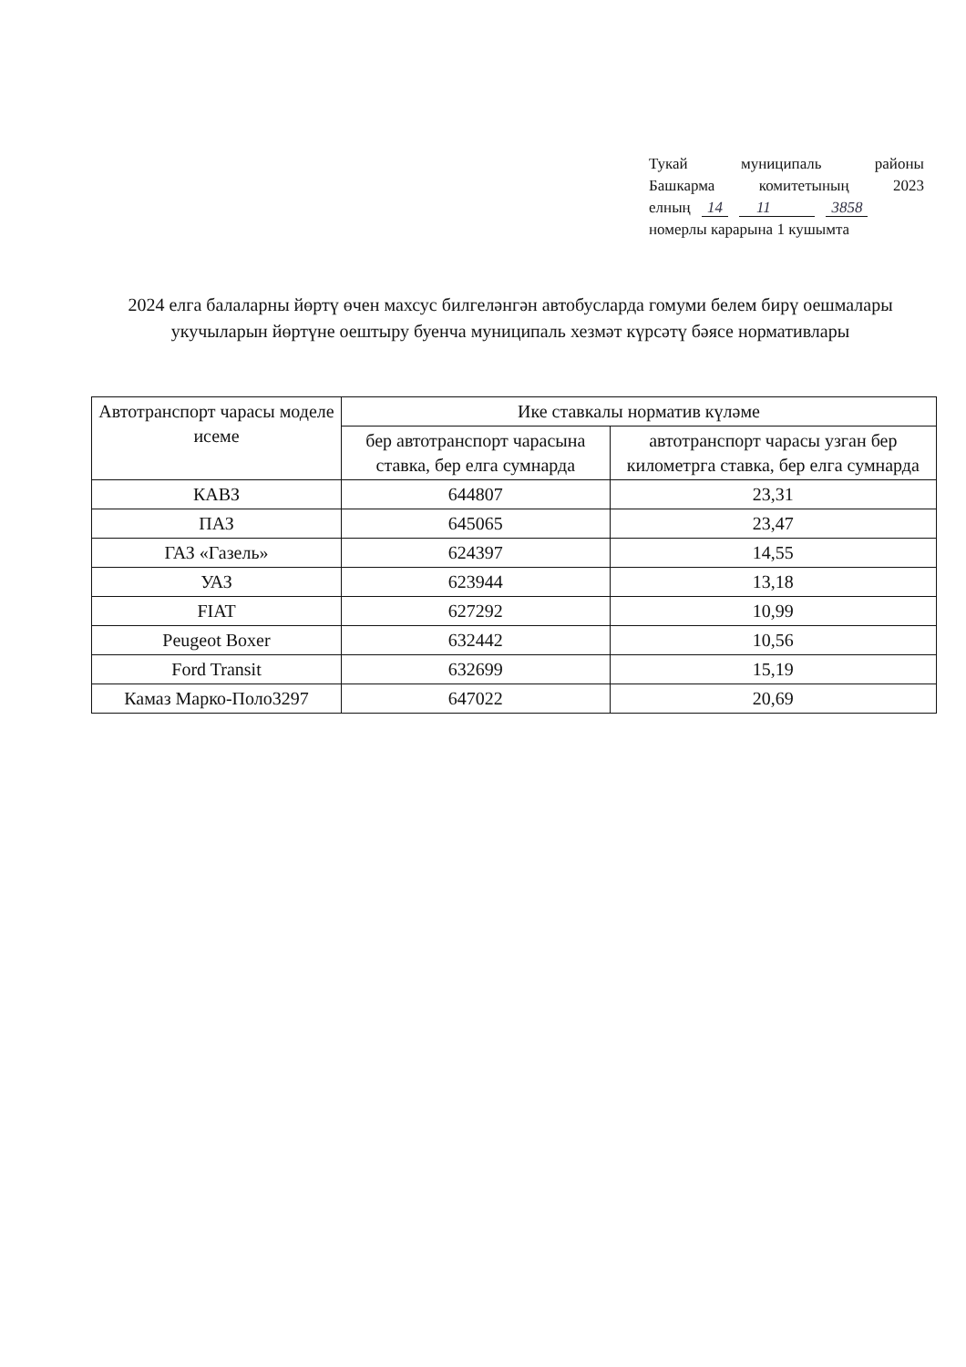Тукай муниципаль районы
Башкарма комитетының 2023
елның 14 11 3858
номерлы карарына 1 кушымта
2024 елга балаларны йөртү өчен махсус билгеләнгән автобусларда гомуми белем бирү оешмалары укучыларын йөртүне оештыру буенча муниципаль хезмәт күрсәтү бәясе нормативлары
| Автотранспорт чарасы моделе исеме | Ике ставкалы норматив күләме | |
| --- | --- | --- |
| | бер автотранспорт чарасына ставка, бер елга сумнарда | автотранспорт чарасы узган бер километрга ставка, бер елга сумнарда |
| КАВЗ | 644807 | 23,31 |
| ПАЗ | 645065 | 23,47 |
| ГАЗ «Газель» | 624397 | 14,55 |
| УАЗ | 623944 | 13,18 |
| FIAT | 627292 | 10,99 |
| Peugeot Boxer | 632442 | 10,56 |
| Ford Transit | 632699 | 15,19 |
| Камаз Марко-Поло3297 | 647022 | 20,69 |